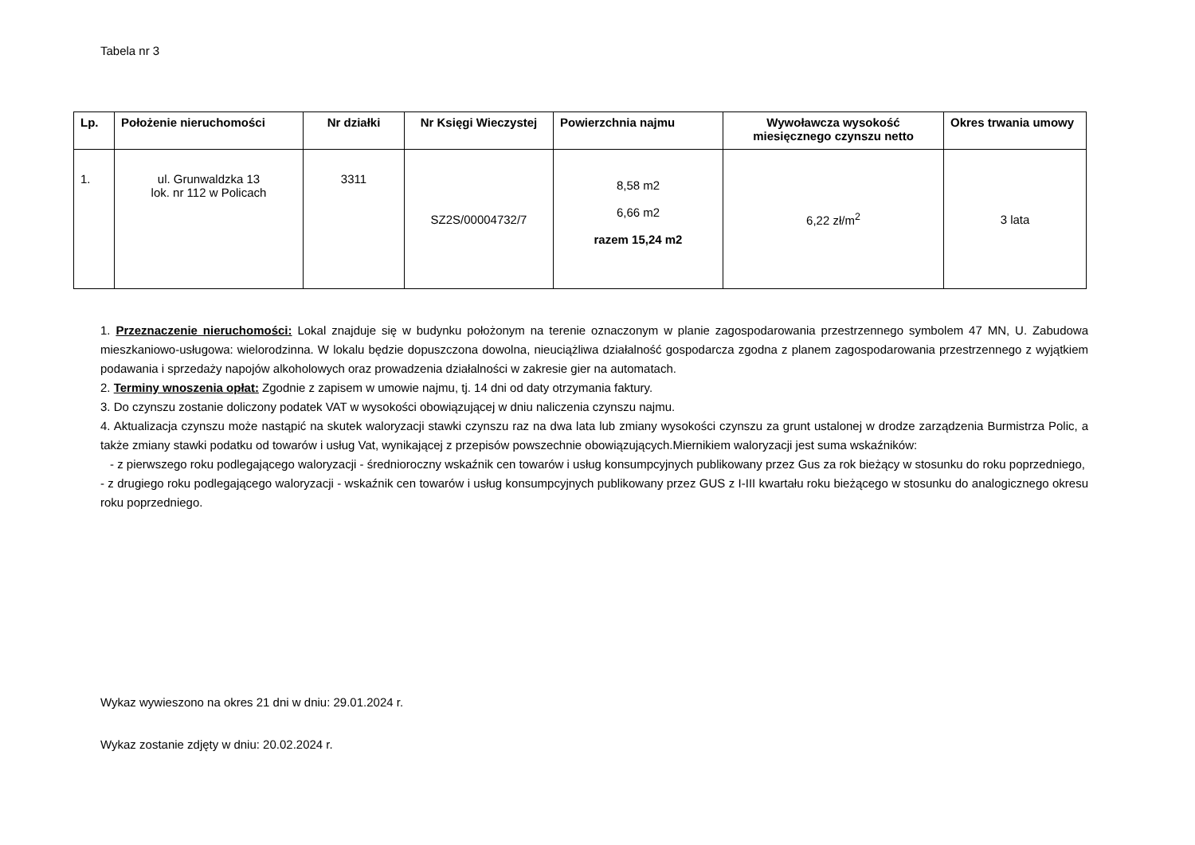Tabela nr 3
| Lp. | Położenie nieruchomości | Nr działki | Nr Księgi Wieczystej | Powierzchnia najmu | Wywoławcza wysokość miesięcznego czynszu netto | Okres trwania umowy |
| --- | --- | --- | --- | --- | --- | --- |
| 1. | ul. Grunwaldzka 13 lok. nr 112 w Policach | 3311 | SZ2S/00004732/7 | 8,58 m2 6,66 m2 razem 15,24 m2 | 6,22 zł/m<sup>2</sup> | 3 lata |
1. Przeznaczenie nieruchomości: Lokal znajduje się w budynku położonym na terenie oznaczonym w planie zagospodarowania przestrzennego symbolem 47 MN, U. Zabudowa mieszkaniowo-usługowa: wielorodzinna. W lokalu będzie dopuszczona dowolna, nieuciążliwa działalność gospodarcza zgodna z planem zagospodarowania przestrzennego z wyjątkiem podawania i sprzedaży napojów alkoholowych oraz prowadzenia działalności w zakresie gier na automatach.
2. Terminy wnoszenia opłat: Zgodnie z zapisem w umowie najmu, tj. 14 dni od daty otrzymania faktury.
3. Do czynszu zostanie doliczony podatek VAT w wysokości obowiązującej w dniu naliczenia czynszu najmu.
4. Aktualizacja czynszu może nastąpić na skutek waloryzacji stawki czynszu raz na dwa lata lub zmiany wysokości czynszu za grunt ustalonej w drodze zarządzenia Burmistrza Polic, a także zmiany stawki podatku od towarów i usług Vat, wynikającej z przepisów powszechnie obowiązujących.Miernikiem waloryzacji jest suma wskaźników:
- z pierwszego roku podlegającego waloryzacji - średnioroczny wskaźnik cen towarów i usług konsumpcyjnych publikowany przez Gus za rok bieżący w stosunku do roku poprzedniego,
- z drugiego roku podlegającego waloryzacji - wskaźnik cen towarów i usług konsumpcyjnych publikowany przez GUS z I-III kwartału roku bieżącego w stosunku do analogicznego okresu roku poprzedniego.
Wykaz wywieszono na okres 21 dni w dniu: 29.01.2024 r.
Wykaz zostanie zdjęty w dniu: 20.02.2024 r.